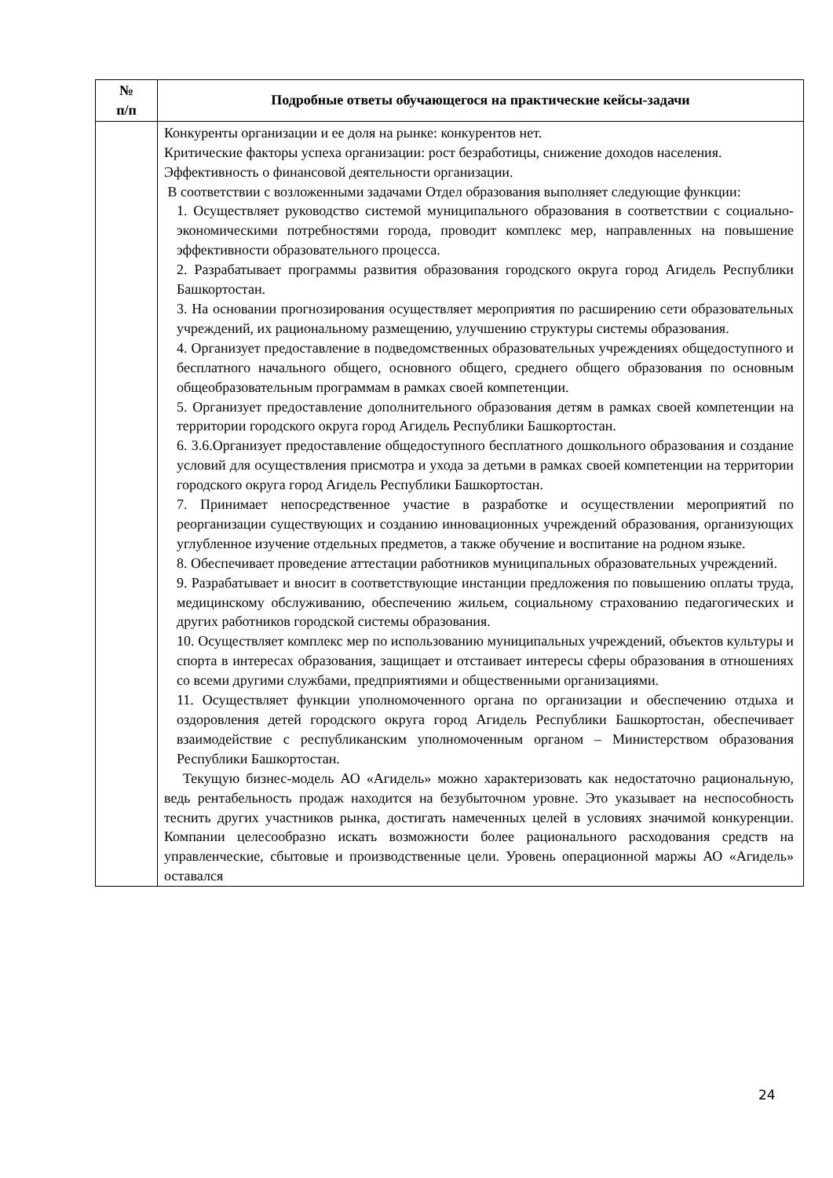| № п/п | Подробные ответы обучающегося на практические кейсы-задачи |
| --- | --- |
| | Конкуренты организации и ее доля на рынке: конкурентов нет. Критические факторы успеха организации: рост безработицы, снижение доходов населения. Эффективность о финансовой деятельности организации. В соответствии с возложенными задачами Отдел образования выполняет следующие функции: 1. Осуществляет руководство системой муниципального образования в соответствии с социально-экономическими потребностями города, проводит комплекс мер, направленных на повышение эффективности образовательного процесса. 2. Разрабатывает программы развития образования городского округа город Агидель Республики Башкортостан. 3. На основании прогнозирования осуществляет мероприятия по расширению сети образовательных учреждений, их рациональному размещению, улучшению структуры системы образования. 4. Организует предоставление в подведомственных образовательных учреждениях общедоступного и бесплатного начального общего, основного общего, среднего общего образования по основным общеобразовательным программам в рамках своей компетенции. 5. Организует предоставление дополнительного образования детям в рамках своей компетенции на территории городского округа город Агидель Республики Башкортостан. 6. 3.6.Организует предоставление общедоступного бесплатного дошкольного образования и создание условий для осуществления присмотра и ухода за детьми в рамках своей компетенции на территории городского округа город Агидель Республики Башкортостан. 7. Принимает непосредственное участие в разработке и осуществлении мероприятий по реорганизации существующих и созданию инновационных учреждений образования, организующих углубленное изучение отдельных предметов, а также обучение и воспитание на родном языке. 8. Обеспечивает проведение аттестации работников муниципальных образовательных учреждений. 9. Разрабатывает и вносит в соответствующие инстанции предложения по повышению оплаты труда, медицинскому обслуживанию, обеспечению жильем, социальному страхованию педагогических и других работников городской системы образования. 10. Осуществляет комплекс мер по использованию муниципальных учреждений, объектов культуры и спорта в интересах образования, защищает и отстаивает интересы сферы образования в отношениях со всеми другими службами, предприятиями и общественными организациями. 11. Осуществляет функции уполномоченного органа по организации и обеспечению отдыха и оздоровления детей городского округа город Агидель Республики Башкортостан, обеспечивает взаимодействие с республиканским уполномоченным органом – Министерством образования Республики Башкортостан. Текущую бизнес-модель АО «Агидель» можно характеризовать как недостаточно рациональную, ведь рентабельность продаж находится на безубыточном уровне. Это указывает на неспособность теснить других участников рынка, достигать намеченных целей в условиях значимой конкуренции. Компании целесообразно искать возможности более рационального расходования средств на управленческие, сбытовые и производственные цели. Уровень операционной маржы АО «Агидель» оставался |
24